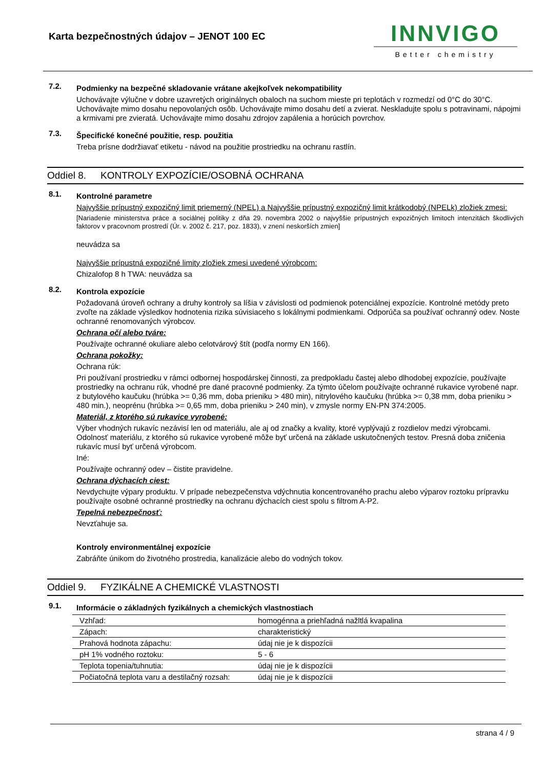Karta bezpečnostných údajov – JENOT 100 EC
INNVIGO
Better chemistry
7.2.
Podmienky na bezpečné skladovanie vrátane akejkoľvek nekompatibility
Uchovávajte výlučne v dobre uzavretých originálnych obaloch na suchom mieste pri teplotách v rozmedzí od 0°C do 30°C. Uchovávajte mimo dosahu nepovolaných osôb. Uchovávajte mimo dosahu detí a zvierat. Neskladujte spolu s potravinami, nápojmi a krmivami pre zvieratá. Uchovávajte mimo dosahu zdrojov zapálenia a horúcich povrchov.
7.3.
Špecifické konečné použitie, resp. použitia
Treba prísne dodržiavať etiketu - návod na použitie prostriedku na ochranu rastlín.
Oddiel 8. KONTROLY EXPOZÍCIE/OSOBNÁ OCHRANA
8.1.
Kontrolné parametre
Najvyššie prípustný expozičný limit priemerný (NPEL) a Najvyššie prípustný expozičný limit krátkodobý (NPELk) zložiek zmesi:
[Nariadenie ministerstva práce a sociálnej politiky z dňa 29. novembra 2002 o najvyššie prípustných expozičných limitoch intenzitách škodlivých faktorov v pracovnom prostredí (Úr. v. 2002 č. 217, poz. 1833), v znení neskorších zmien]
neuvádza sa
Najvyššie prípustná expozičné limity zložiek zmesi uvedené výrobcom:
Chizalofop 8 h TWA: neuvádza sa
8.2.
Kontrola expozície
Požadovaná úroveň ochrany a druhy kontroly sa líšia v závislosti od podmienok potenciálnej expozície. Kontrolné metódy preto zvoľte na základe výsledkov hodnotenia rizika súvisiaceho s lokálnymi podmienkami. Odporúča sa používať ochranný odev. Noste ochranné renomovaných výrobcov.
Ochrana očí alebo tváre:
Používajte ochranné okuliare alebo celotvárový štít (podľa normy EN 166).
Ochrana pokožky:
Ochrana rúk:
Pri používaní prostriedku v rámci odbornej hospodárskej činnosti, za predpokladu častej alebo dlhodobej expozície, používajte prostriedky na ochranu rúk, vhodné pre dané pracovné podmienky. Za týmto účelom používajte ochranné rukavice vyrobené napr. z butylového kaučuku (hrúbka >= 0,36 mm, doba prieniku > 480 min), nitrylového kaučuku (hrúbka >= 0,38 mm, doba prieniku > 480 min.), neoprénu (hrúbka >= 0,65 mm, doba prieniku > 240 min), v zmysle normy EN-PN 374:2005.
Materiál, z ktorého sú rukavice vyrobené:
Výber vhodných rukavíc nezávisí len od materiálu, ale aj od značky a kvality, ktoré vyplývajú z rozdielov medzi výrobcami. Odolnosť materiálu, z ktorého sú rukavice vyrobené môže byť určená na základe uskutočnených testov. Presná doba zničenia rukavíc musí byť určená výrobcom.
Iné:
Používajte ochranný odev – čistite pravidelne.
Ochrana dýchacích ciest:
Nevdychujte výpary produktu. V prípade nebezpečenstva vdýchnutia koncentrovaného prachu alebo výparov roztoku prípravku používajte osobné ochranné prostriedky na ochranu dýchacích ciest spolu s filtrom A-P2.
Tepelná nebezpečnosť:
Nevzťahuje sa.
Kontroly environmentálnej expozície
Zabráňte únikom do životného prostredia, kanalizácie alebo do vodných tokov.
Oddiel 9. FYZIKÁLNE A CHEMICKÉ VLASTNOSTI
9.1.
Informácie o základných fyzikálnych a chemických vlastnostiach
| Vzhľad: | homogénna a priehľadná nažltlá kvapalina |
| Zápach: | charakteristický |
| Prahová hodnota zápachu: | údaj nie je k dispozícii |
| pH 1% vodného roztoku: | 5 - 6 |
| Teplota topenia/tuhnutia: | údaj nie je k dispozícii |
| Počiatočná teplota varu a destilačný rozsah: | údaj nie je k dispozícii |
strana 4 / 9